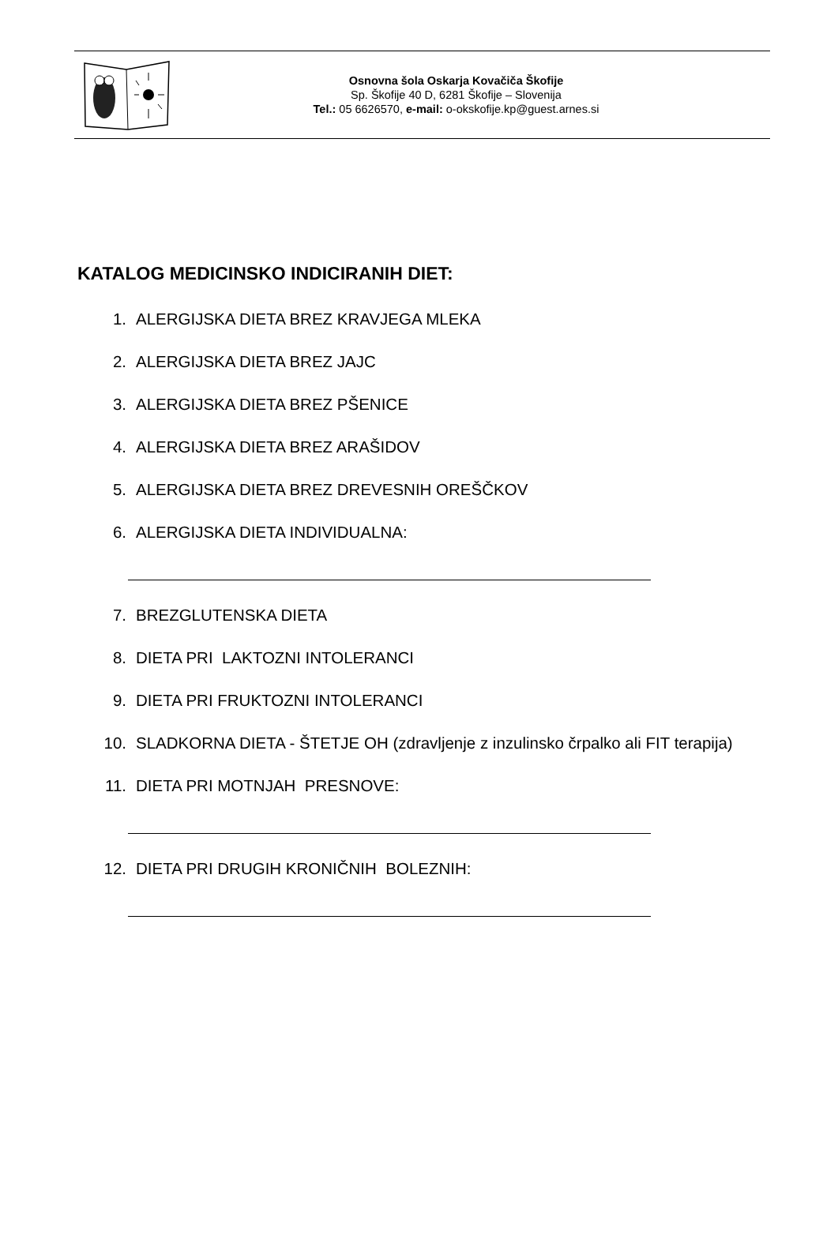Osnovna šola Oskarja Kovačiča Škofije
Sp. Škofije 40 D, 6281 Škofije – Slovenija
Tel.: 05 6626570, e-mail: o-okskofije.kp@guest.arnes.si
KATALOG MEDICINSKO INDICIRANIH DIET:
1. ALERGIJSKA DIETA BREZ KRAVJEGA MLEKA
2. ALERGIJSKA DIETA BREZ JAJC
3. ALERGIJSKA DIETA BREZ PŠENICE
4. ALERGIJSKA DIETA BREZ ARAŠIDOV
5. ALERGIJSKA DIETA BREZ DREVESNIH OREŠČKOV
6. ALERGIJSKA DIETA INDIVIDUALNA:
7. BREZGLUTENSKA DIETA
8. DIETA PRI LAKTOZNI INTOLERANCI
9. DIETA PRI FRUKTOZNI INTOLERANCI
10. SLADKORNA DIETA - ŠTETJE OH (zdravljenje z inzulinsko črpalko ali FIT terapija)
11. DIETA PRI MOTNJAH PRESNOVE:
12. DIETA PRI DRUGIH KRONIČNIH BOLEZNIH: